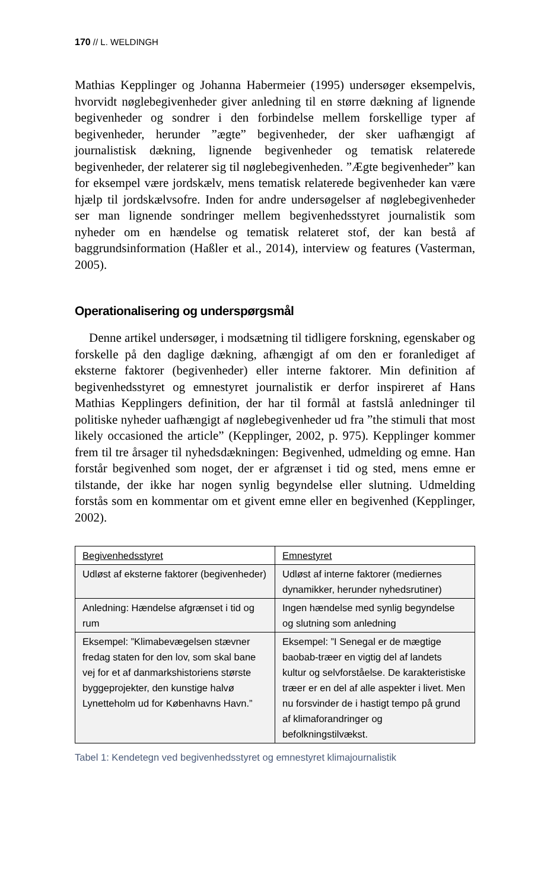170 // L. WELDINGH
Mathias Kepplinger og Johanna Habermeier (1995) undersøger eksempelvis, hvorvidt nøglebegivenheder giver anledning til en større dækning af lignende begivenheder og sondrer i den forbindelse mellem forskellige typer af begivenheder, herunder ”ægte” begivenheder, der sker uafhængigt af journalistisk dækning, lignende begivenheder og tematisk relaterede begivenheder, der relaterer sig til nøglebegivenheden. ”Ægte begivenheder” kan for eksempel være jordskælv, mens tematisk relaterede begivenheder kan være hjælp til jordskælvsofre. Inden for andre undersøgelser af nøglebegivenheder ser man lignende sondringer mellem begivenhedsstyret journalistik som nyheder om en hændelse og tematisk relateret stof, der kan bestå af baggrundsinformation (Haßler et al., 2014), interview og features (Vasterman, 2005).
Operationalisering og underspørgsmål
Denne artikel undersøger, i modsætning til tidligere forskning, egenskaber og forskelle på den daglige dækning, afhængigt af om den er foranlediget af eksterne faktorer (begivenheder) eller interne faktorer. Min definition af begivenhedsstyret og emnestyret journalistik er derfor inspireret af Hans Mathias Kepplingers definition, der har til formål at fastslå anledninger til politiske nyheder uafhængigt af nøglebegivenheder ud fra ”the stimuli that most likely occasioned the article” (Kepplinger, 2002, p. 975). Kepplinger kommer frem til tre årsager til nyhedsdækningen: Begivenhed, udmelding og emne. Han forstår begivenhed som noget, der er afgrænset i tid og sted, mens emne er tilstande, der ikke har nogen synlig begyndelse eller slutning. Udmelding forstås som en kommentar om et givent emne eller en begivenhed (Kepplinger, 2002).
| Begivenhedsstyret | Emnestyret |
| --- | --- |
| Udløst af eksterne faktorer (begivenheder) | Udløst af interne faktorer (mediernes dynamikker, herunder nyhedsrutiner) |
| Anledning: Hændelse afgrænset i tid og rum | Ingen hændelse med synlig begyndelse og slutning som anledning |
| Eksempel: ”Klimabevægelsen stævner fredag staten for den lov, som skal bane vej for et af danmarkshistoriens største byggeprojekter, den kunstige halvø Lynetteholm ud for Københavns Havn.” | Eksempel: ”I Senegal er de mægtige baobab-træer en vigtig del af landets kultur og selvforståelse. De karakteristiske træer er en del af alle aspekter i livet. Men nu forsvinder de i hastigt tempo på grund af klimaforandringer og befolkningstilvækst. |
Tabel 1: Kendetegn ved begivenhedsstyret og emnestyret klimajournalistik